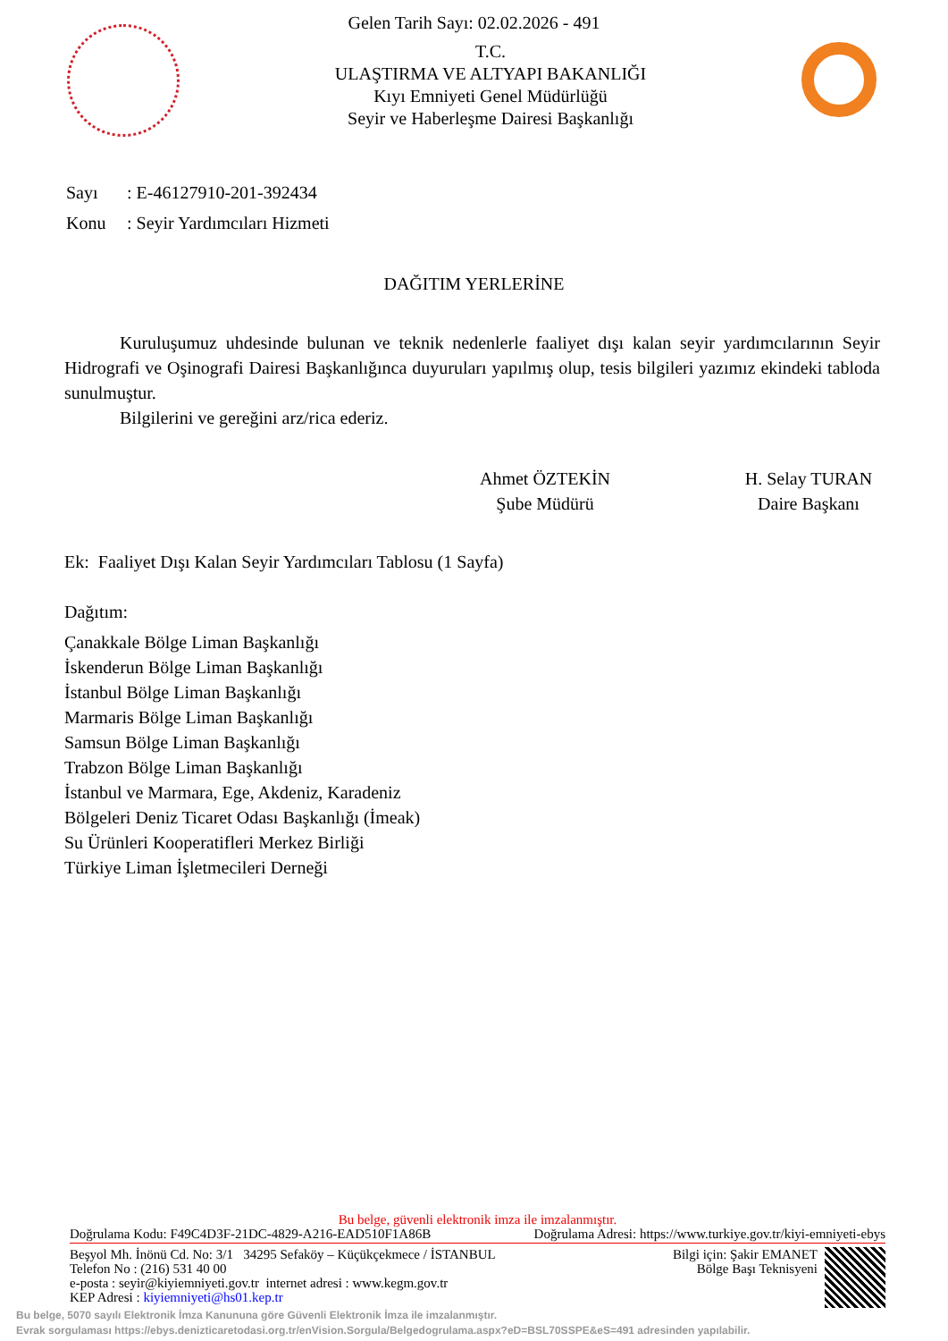Gelen Tarih Sayı: 02.02.2026 - 491
T.C.
ULAŞTIRMA VE ALTYAPI BAKANLIĞI
Kıyı Emniyeti Genel Müdürlüğü
Seyir ve Haberleşme Dairesi Başkanlığı
Sayı: E-46127910-201-392434
Konu: Seyir Yardımcıları Hizmeti
DAĞITIM YERLERİNE
Kuruluşumuz uhdesinde bulunan ve teknik nedenlerle faaliyet dışı kalan seyir yardımcılarının Seyir Hidrografi ve Oşinografi Dairesi Başkanlığınca duyuruları yapılmış olup, tesis bilgileri yazımız ekindeki tabloda sunulmuştur.
Bilgilerini ve gereğini arz/rica ederiz.
Ahmet ÖZTEKİN
Şube Müdürü
H. Selay TURAN
Daire Başkanı
Ek: Faaliyet Dışı Kalan Seyir Yardımcıları Tablosu (1 Sayfa)
Dağıtım:
Çanakkale Bölge Liman Başkanlığı
İskenderun Bölge Liman Başkanlığı
İstanbul Bölge Liman Başkanlığı
Marmaris Bölge Liman Başkanlığı
Samsun Bölge Liman Başkanlığı
Trabzon Bölge Liman Başkanlığı
İstanbul ve Marmara, Ege, Akdeniz, Karadeniz
Bölgeleri Deniz Ticaret Odası Başkanlığı (İmeak)
Su Ürünleri Kooperatifleri Merkez Birliği
Türkiye Liman İşletmecileri Derneği
Bu belge, güvenli elektronik imza ile imzalanmıştır.
Doğrulama Kodu: F49C4D3F-21DC-4829-A216-EAD510F1A86B Doğrulama Adresi: https://www.turkiye.gov.tr/kiyi-emniyeti-ebys
Beşyol Mh. İnönü Cd. No: 3/1 34295 Sefaköy – Küçükçekmece / İSTANBUL
Telefon No : (216) 531 40 00
e-posta : seyir@kiyiemniyeti.gov.tr internet adresi : www.kegm.gov.tr
KEP Adresi : kiyiemniyeti@hs01.kep.tr
Bilgi için: Şakir EMANET
Bölge Başı Teknisyeni
Bu belge, 5070 sayılı Elektronik İmza Kanununa göre Güvenli Elektronik İmza ile imzalanmıştır.
Evrak sorgulaması https://ebys.denizticaretodasi.org.tr/enVision.Sorgula/Belgedogrulama.aspx?eD=BSL70SSPE&eS=491 adresinden yapılabilir.